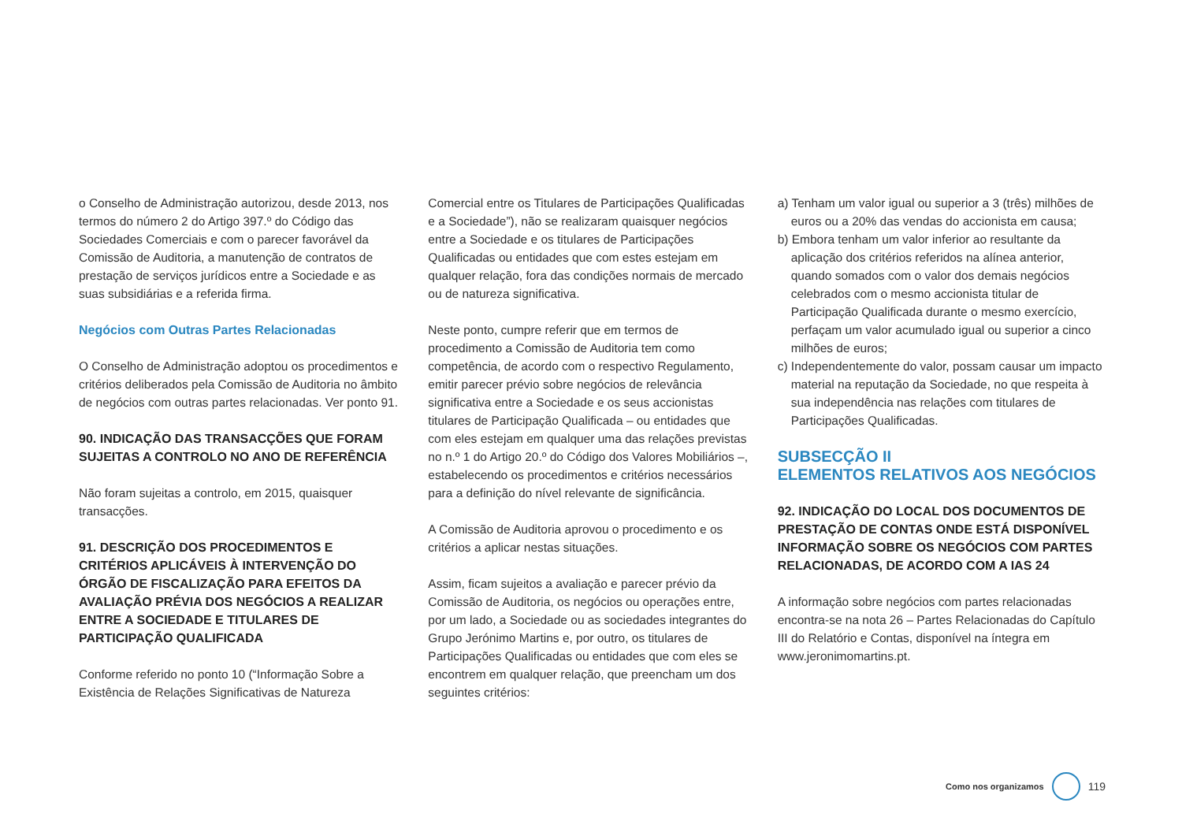o Conselho de Administração autorizou, desde 2013, nos termos do número 2 do Artigo 397.º do Código das Sociedades Comerciais e com o parecer favorável da Comissão de Auditoria, a manutenção de contratos de prestação de serviços jurídicos entre a Sociedade e as suas subsidiárias e a referida firma.
Negócios com Outras Partes Relacionadas
O Conselho de Administração adoptou os procedimentos e critérios deliberados pela Comissão de Auditoria no âmbito de negócios com outras partes relacionadas. Ver ponto 91.
90. INDICAÇÃO DAS TRANSACÇÕES QUE FORAM SUJEITAS A CONTROLO NO ANO DE REFERÊNCIA
Não foram sujeitas a controlo, em 2015, quaisquer transacções.
91. DESCRIÇÃO DOS PROCEDIMENTOS E CRITÉRIOS APLICÁVEIS À INTERVENÇÃO DO ÓRGÃO DE FISCALIZAÇÃO PARA EFEITOS DA AVALIAÇÃO PRÉVIA DOS NEGÓCIOS A REALIZAR ENTRE A SOCIEDADE E TITULARES DE PARTICIPAÇÃO QUALIFICADA
Conforme referido no ponto 10 (“Informação Sobre a Existência de Relações Significativas de Natureza
Comercial entre os Titulares de Participações Qualificadas e a Sociedade”), não se realizaram quaisquer negócios entre a Sociedade e os titulares de Participações Qualificadas ou entidades que com estes estejam em qualquer relação, fora das condições normais de mercado ou de natureza significativa.
Neste ponto, cumpre referir que em termos de procedimento a Comissão de Auditoria tem como competência, de acordo com o respectivo Regulamento, emitir parecer prévio sobre negócios de relevância significativa entre a Sociedade e os seus accionistas titulares de Participação Qualificada – ou entidades que com eles estejam em qualquer uma das relações previstas no n.º 1 do Artigo 20.º do Código dos Valores Mobiliários –, estabelecendo os procedimentos e critérios necessários para a definição do nível relevante de significância.
A Comissão de Auditoria aprovou o procedimento e os critérios a aplicar nestas situações.
Assim, ficam sujeitos a avaliação e parecer prévio da Comissão de Auditoria, os negócios ou operações entre, por um lado, a Sociedade ou as sociedades integrantes do Grupo Jerónimo Martins e, por outro, os titulares de Participações Qualificadas ou entidades que com eles se encontrem em qualquer relação, que preencham um dos seguintes critérios:
a) Tenham um valor igual ou superior a 3 (três) milhões de euros ou a 20% das vendas do accionista em causa;
b) Embora tenham um valor inferior ao resultante da aplicação dos critérios referidos na alínea anterior, quando somados com o valor dos demais negócios celebrados com o mesmo accionista titular de Participação Qualificada durante o mesmo exercício, perfaçam um valor acumulado igual ou superior a cinco milhões de euros;
c) Independentemente do valor, possam causar um impacto material na reputação da Sociedade, no que respeita à sua independência nas relações com titulares de Participações Qualificadas.
SUBSECÇÃO II
ELEMENTOS RELATIVOS AOS NEGÓCIOS
92. INDICAÇÃO DO LOCAL DOS DOCUMENTOS DE PRESTAÇÃO DE CONTAS ONDE ESTÁ DISPONÍVEL INFORMAÇÃO SOBRE OS NEGÓCIOS COM PARTES RELACIONADAS, DE ACORDO COM A IAS 24
A informação sobre negócios com partes relacionadas encontra-se na nota 26 – Partes Relacionadas do Capítulo III do Relatório e Contas, disponível na íntegra em www.jeronimomartins.pt.
Como nos organizamos
119